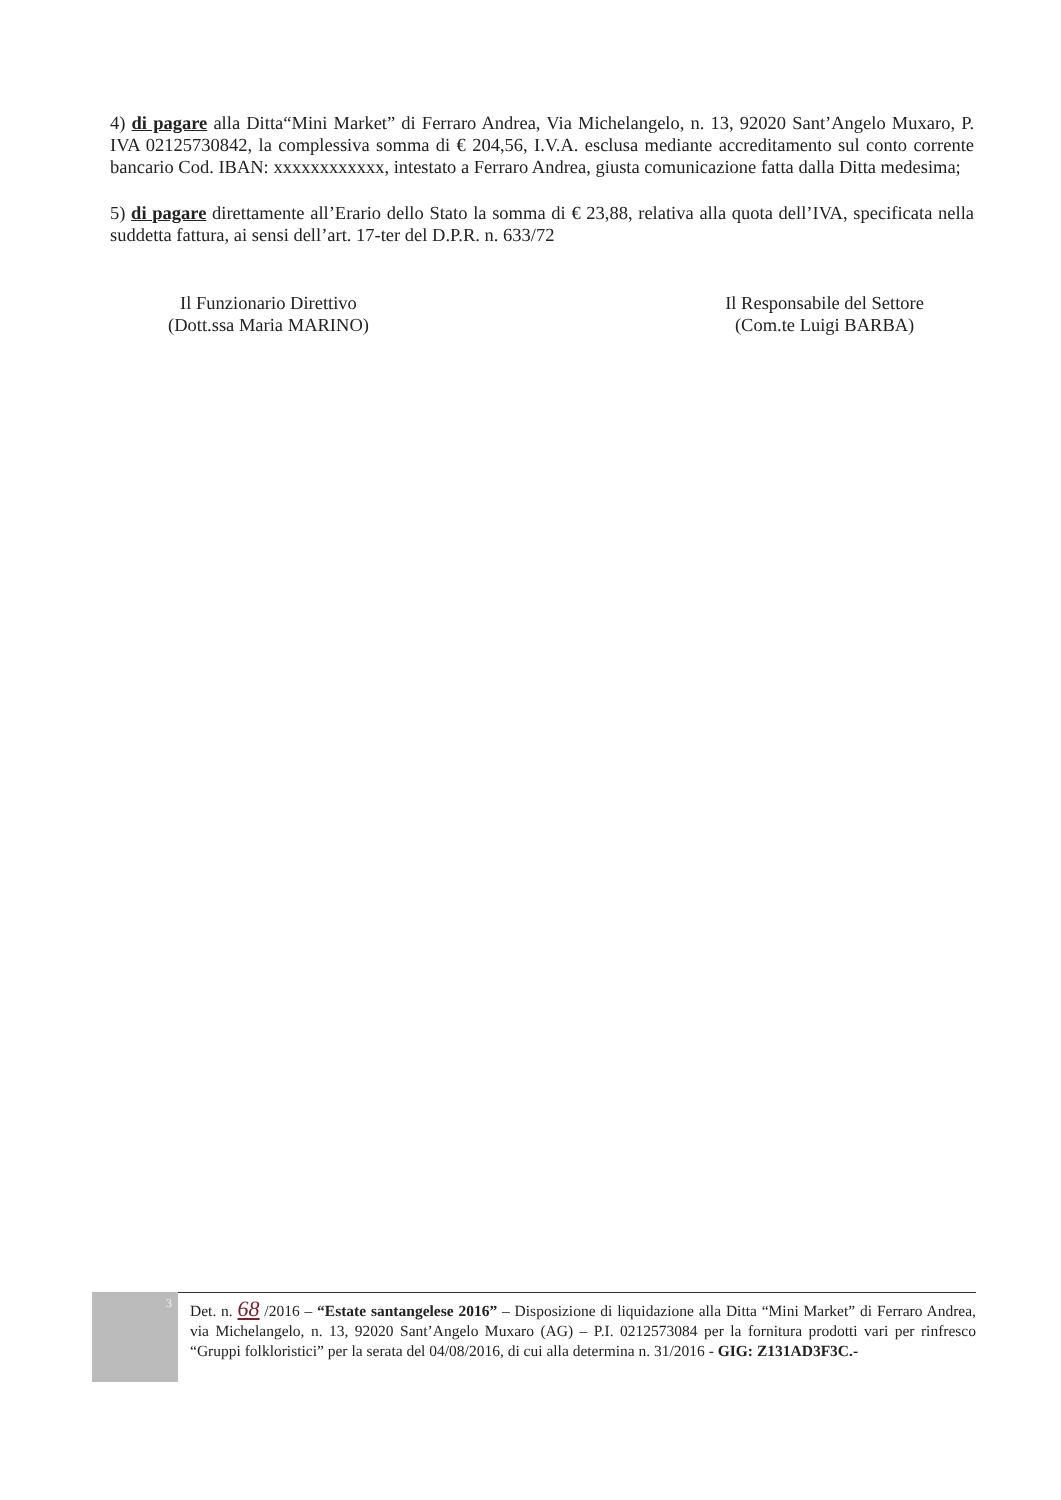4) di pagare alla Ditta“Mini Market” di Ferraro Andrea, Via Michelangelo, n. 13, 92020 Sant’Angelo Muxaro, P. IVA 02125730842, la complessiva somma di € 204,56, I.V.A. esclusa mediante accreditamento sul conto corrente bancario Cod. IBAN: xxxxxxxxxxxx, intestato a Ferraro Andrea, giusta comunicazione fatta dalla Ditta medesima;
5) di pagare direttamente all’Erario dello Stato la somma di € 23,88, relativa alla quota dell’IVA, specificata nella suddetta fattura, ai sensi dell’art. 17-ter del D.P.R. n. 633/72
Il Funzionario Direttivo
(Dott.ssa Maria MARINO)
Il Responsabile del Settore
(Com.te Luigi BARBA)
3
Det. n. 68 /2016 – “Estate santangelese 2016” – Disposizione di liquidazione alla Ditta “Mini Market” di Ferraro Andrea, via Michelangelo, n. 13, 92020 Sant’Angelo Muxaro (AG) – P.I. 0212573084 per la fornitura prodotti vari per rinfresco “Gruppi folkloristici” per la serata del 04/08/2016, di cui alla determina n. 31/2016 - GIG: Z131AD3F3C.-